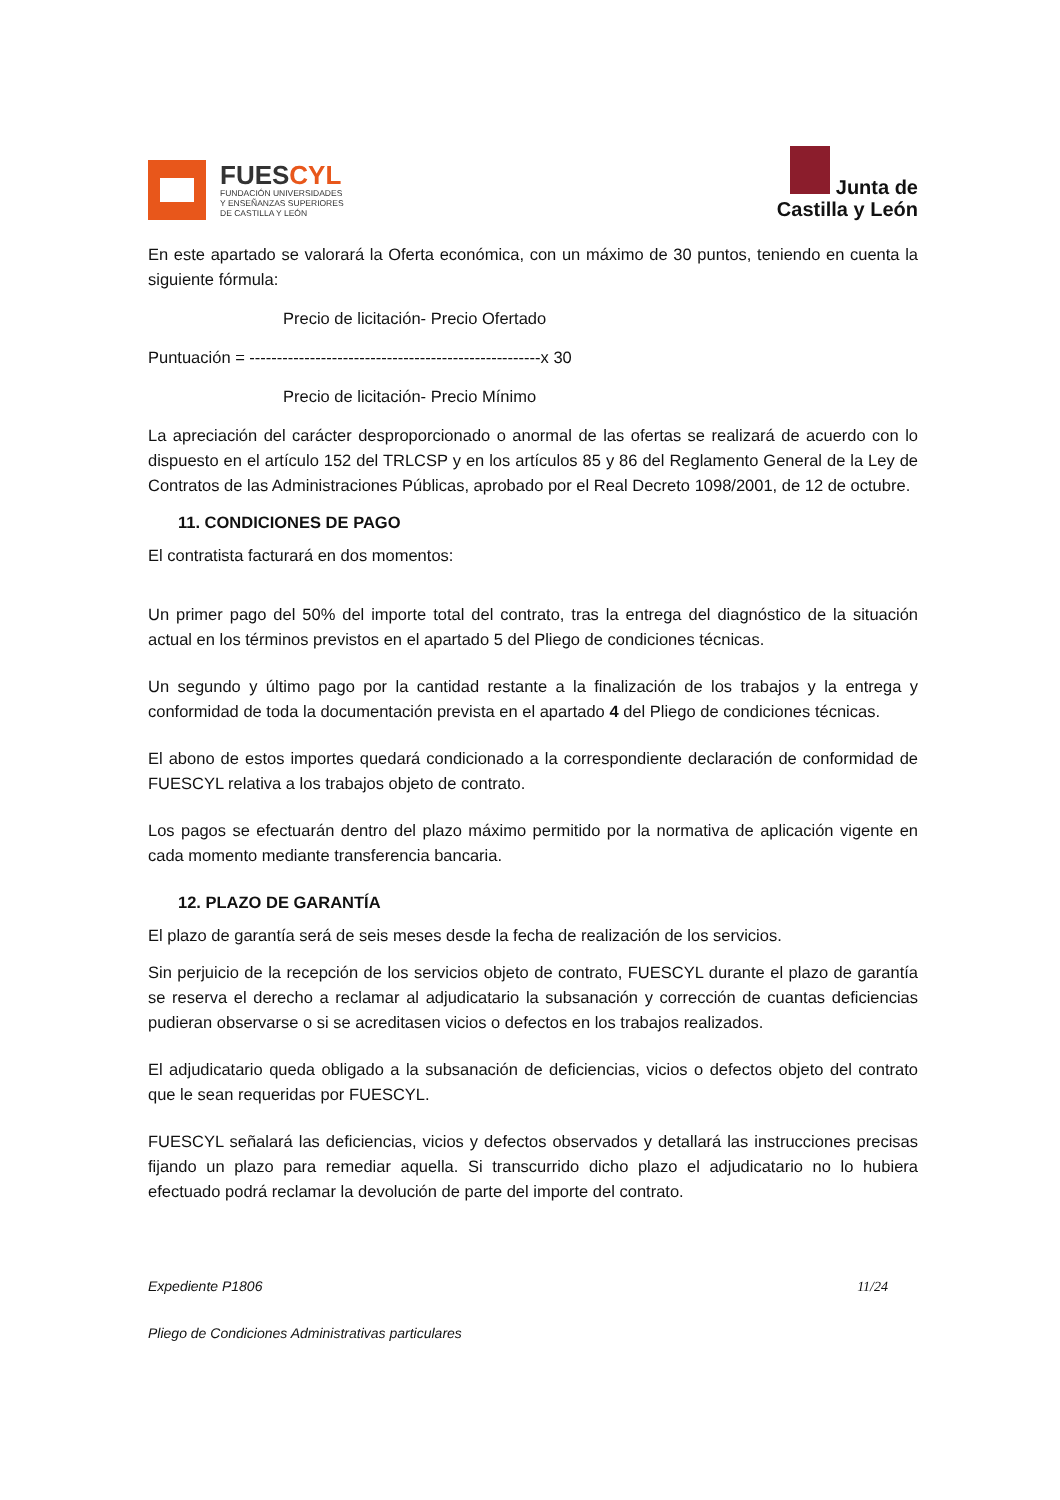FUESCYL
FUNDACIÓN UNIVERSIDADES
Y ENSEÑANZAS SUPERIORES
DE CASTILLA Y LEÓN
Junta de
Castilla y León
En este apartado se valorará la Oferta económica, con un máximo de 30 puntos, teniendo en cuenta la siguiente fórmula:
Precio de licitación- Precio Ofertado
Puntuación = -----------------------------------------------------x 30
Precio de licitación- Precio Mínimo
La apreciación del carácter desproporcionado o anormal de las ofertas se realizará de acuerdo con lo dispuesto en el artículo 152 del TRLCSP y en los artículos 85 y 86 del Reglamento General de la Ley de Contratos de las Administraciones Públicas, aprobado por el Real Decreto 1098/2001, de 12 de octubre.
11. CONDICIONES DE PAGO
El contratista facturará en dos momentos:
Un primer pago del 50% del importe total del contrato, tras la entrega del diagnóstico de la situación actual en los términos previstos en el apartado 5 del Pliego de condiciones técnicas.
Un segundo y último pago por la cantidad restante a la finalización de los trabajos y la entrega y conformidad de toda la documentación prevista en el apartado 4 del Pliego de condiciones técnicas.
El abono de estos importes quedará condicionado a la correspondiente declaración de conformidad de FUESCYL relativa a los trabajos objeto de contrato.
Los pagos se efectuarán dentro del plazo máximo permitido por la normativa de aplicación vigente en cada momento mediante transferencia bancaria.
12. PLAZO DE GARANTÍA
El plazo de garantía será de seis meses desde la fecha de realización de los servicios.
Sin perjuicio de la recepción de los servicios objeto de contrato, FUESCYL durante el plazo de garantía se reserva el derecho a reclamar al adjudicatario la subsanación y corrección de cuantas deficiencias pudieran observarse o si se acreditasen vicios o defectos en los trabajos realizados.
El adjudicatario queda obligado a la subsanación de deficiencias, vicios o defectos objeto del contrato que le sean requeridas por FUESCYL.
FUESCYL señalará las deficiencias, vicios y defectos observados y detallará las instrucciones precisas fijando un plazo para remediar aquella. Si transcurrido dicho plazo el adjudicatario no lo hubiera efectuado podrá reclamar la devolución de parte del importe del contrato.
Expediente P1806 11/24
Pliego de Condiciones Administrativas particulares